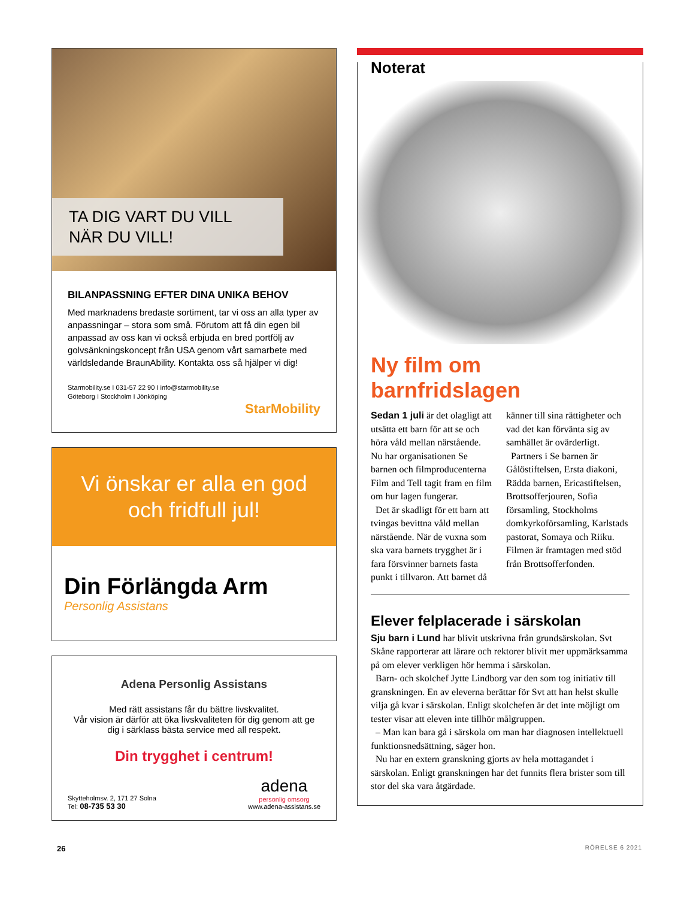TA DIG VART DU VILL
NÄR DU VILL!
BILANPASSNING EFTER DINA UNIKA BEHOV
Med marknadens bredaste sortiment, tar vi oss an alla typer av anpassningar – stora som små. Förutom att få din egen bil anpassad av oss kan vi också erbjuda en bred portfölj av golvsänkningskoncept från USA genom vårt samarbete med världsledande BraunAbility. Kontakta oss så hjälper vi dig!
Starmobility.se I 031-57 22 90 I info@starmobility.se
Göteborg I Stockholm I Jönköping
StarMobility
Vi önskar er alla en god
och fridfull jul!
Din Förlängda Arm
Personlig Assistans
Adena Personlig Assistans
Med rätt assistans får du bättre livskvalitet.
Vår vision är därför att öka livskvaliteten för dig genom att ge dig i särklass bästa service med all respekt.
Din trygghet i centrum!
Skytteholmsv. 2, 171 27 Solna
Tel: 08-735 53 30
adena
personlig omsorg
www.adena-assistans.se
Noterat
Ny film om barnfridslagen
Sedan 1 juli är det olagligt att utsätta ett barn för att se och höra våld mellan närstående. Nu har organisationen Se barnen och filmproducenterna Film and Tell tagit fram en film om hur lagen fungerar.
Det är skadligt för ett barn att tvingas bevittna våld mellan närstående. När de vuxna som ska vara barnets trygghet är i fara försvinner barnets fasta punkt i tillvaron. Att barnet då känner till sina rättigheter och vad det kan förvänta sig av samhället är ovärderligt.
Partners i Se barnen är Gålöstiftelsen, Ersta diakoni, Rädda barnen, Ericastiftelsen, Brottsofferjouren, Sofia församling, Stockholms domkyrkoförsamling, Karlstads pastorat, Somaya och Riiku. Filmen är framtagen med stöd från Brottsofferfonden.
Elever felplacerade i särskolan
Sju barn i Lund har blivit utskrivna från grundsärskolan. Svt Skåne rapporterar att lärare och rektorer blivit mer uppmärksamma på om elever verkligen hör hemma i särskolan.
Barn- och skolchef Jytte Lindborg var den som tog initiativ till granskningen. En av eleverna berättar för Svt att han helst skulle vilja gå kvar i särskolan. Enligt skolchefen är det inte möjligt om tester visar att eleven inte tillhör målgruppen.
– Man kan bara gå i särskola om man har diagnosen intellektuell funktionsnedsättning, säger hon.
Nu har en extern granskning gjorts av hela mottagandet i särskolan. Enligt granskningen har det funnits flera brister som till stor del ska vara åtgärdade.
26 RÖRELSE 6 2021